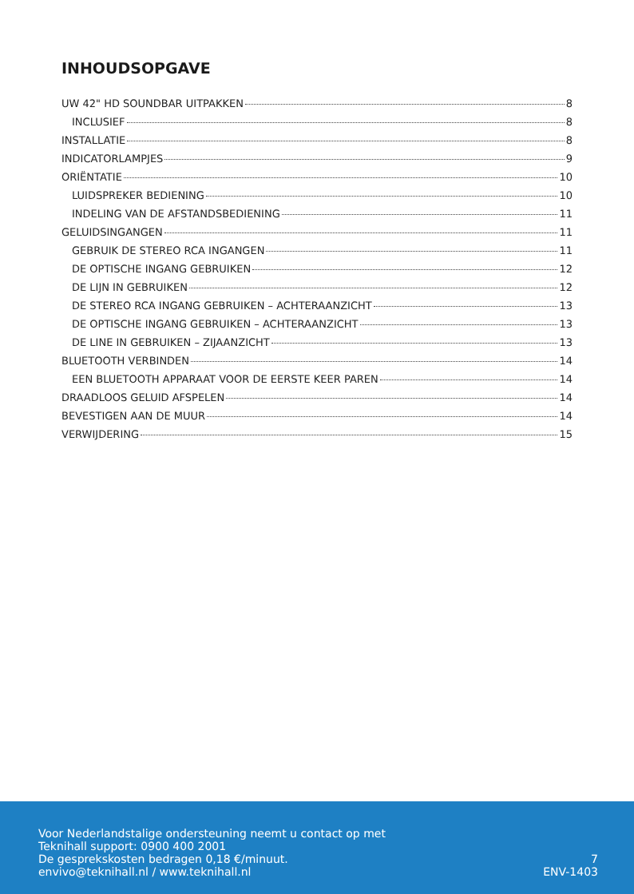INHOUDSOPGAVE
UW 42" HD SOUNDBAR UITPAKKEN 8
INCLUSIEF 8
INSTALLATIE 8
INDICATORLAMPJES 9
ORIËNTATIE 10
LUIDSPREKER BEDIENING 10
INDELING VAN DE AFSTANDSBEDIENING 11
GELUIDSINGANGEN 11
GEBRUIK DE STEREO RCA INGANGEN 11
DE OPTISCHE INGANG GEBRUIKEN 12
DE LIJN IN GEBRUIKEN 12
DE STEREO RCA INGANG GEBRUIKEN – ACHTERAANZICHT 13
DE OPTISCHE INGANG GEBRUIKEN – ACHTERAANZICHT 13
DE LINE IN GEBRUIKEN – ZIJAANZICHT 13
BLUETOOTH VERBINDEN 14
EEN BLUETOOTH APPARAAT VOOR DE EERSTE KEER PAREN 14
DRAADLOOS GELUID AFSPELEN 14
BEVESTIGEN AAN DE MUUR 14
VERWIJDERING 15
Voor Nederlandstalige ondersteuning neemt u contact op met
Teknihall support: 0900 400 2001
De gesprekskosten bedragen 0,18 €/minuut.
envivo@teknihall.nl / www.teknihall.nl
7
ENV-1403